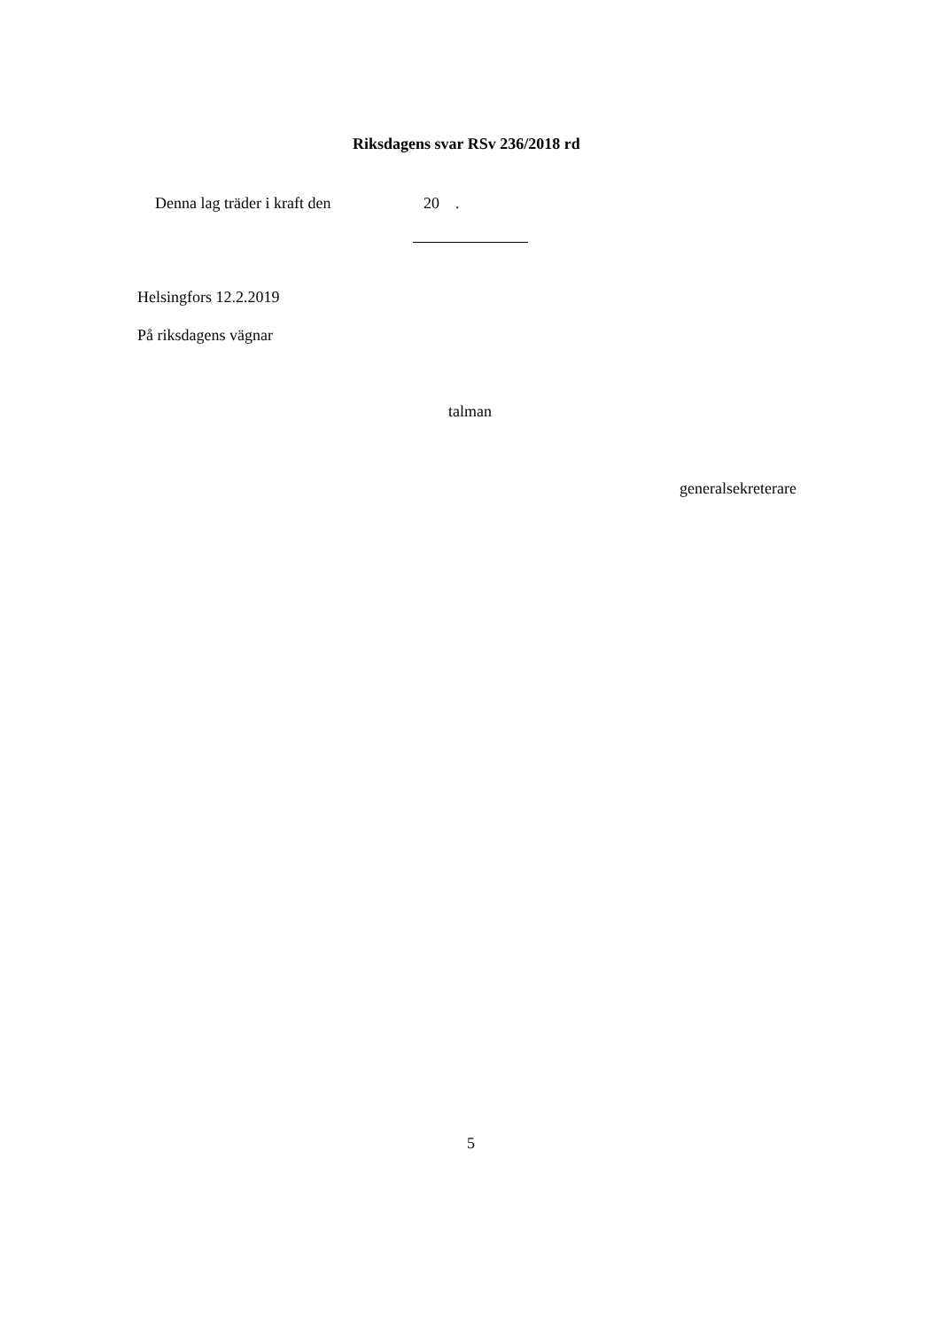Riksdagens svar RSv 236/2018 rd
Denna lag träder i kraft den 20 .
Helsingfors 12.2.2019
På riksdagens vägnar
talman
generalsekreterare
5